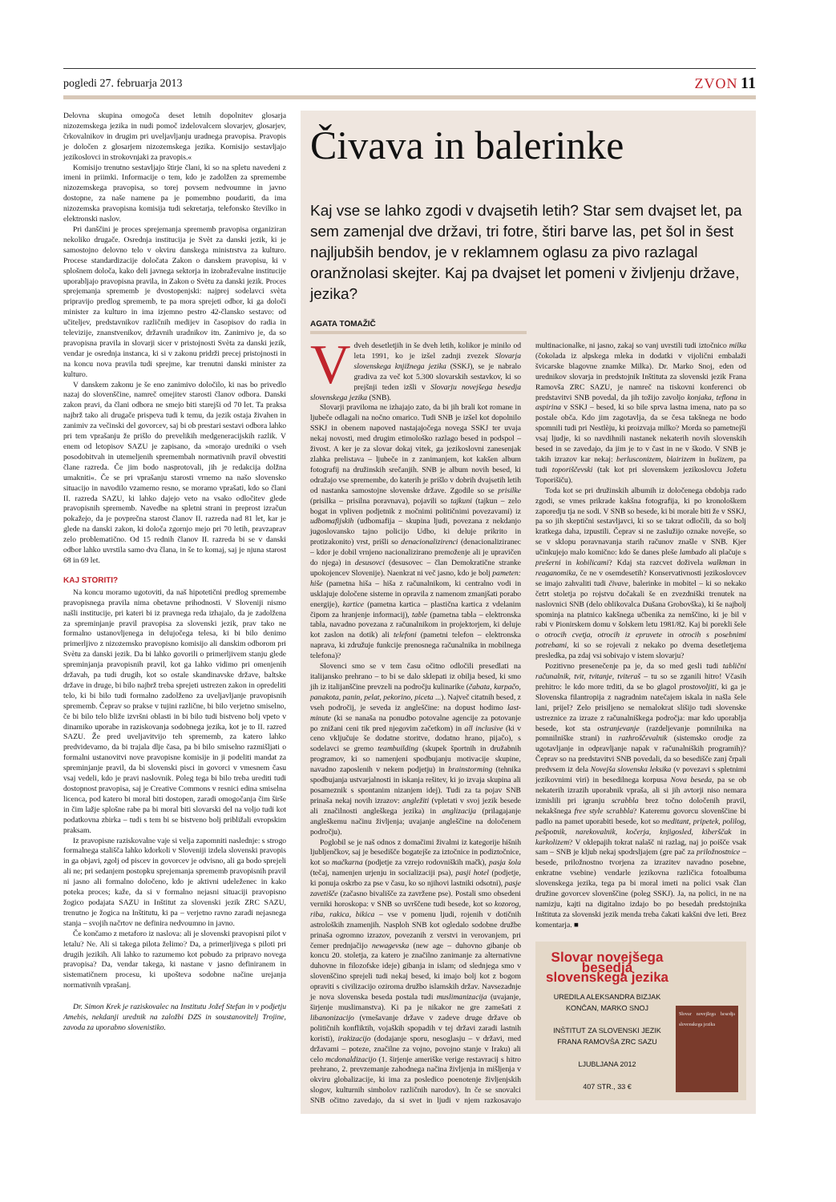pogledi 27. februarja 2013 ZVON 11
Delovna skupina omogoča deset letnih dopolnitev glosarja nizozemskega jezika in nudi pomoč izdelovalcem slovarjev, glosarjev, črkovalnikov in drugim pri uveljavljanju uradnega pravopisa. Pravopis je določen z glosarjem nizozemskega jezika. Komisijo sestavljajo jezikoslovci in strokovnjaki za pravopis.«
Komisijo trenutno sestavljajo štirje člani, ki so na spletu navedeni z imeni in priimki. Informacije o tem, kdo je zadolžen za spremembe nizozemskega pravopisa, so torej povsem nedvoumne in javno dostopne, za naše namene pa je pomembno poudariti, da ima nizozemska pravopisna komisija tudi sekretarja, telefonsko številko in elektronski naslov.
Pri danščini je proces sprejemanja sprememb pravopisa organiziran nekoliko drugače. Osrednja institucija je Svèt za danski jezik, ki je samostojno delovno telo v okviru danskega ministrstva za kulturo. Procese standardizacije določata Zakon o danskem pravopisu, ki v splošnem določa, kako deli javnega sektorja in izobraževalne institucije uporabljajo pravopisna pravila, in Zakon o Svètu za danski jezik. Proces sprejemanja sprememb je dvostopenjski: najprej sodelavci svèta pripravijo predlog sprememb, te pa mora sprejeti odbor, ki ga določi minister za kulturo in ima izjemno pestro 42-člansko sestavo: od učiteljev, predstavnikov različnih medijev in časopisov do radia in televizije, znanstvenikov, državnih uradnikov itn. Zanimivo je, da so pravopisna pravila in slovarji sicer v pristojnosti Svèta za danski jezik, vendar je osrednja instanca, ki si v zakonu pridrži precej pristojnosti in na koncu nova pravila tudi sprejme, kar trenutni danski minister za kulturo.
V danskem zakonu je še eno zanimivo določilo, ki nas bo privedlo nazaj do slovenščine, namreč omejitev starosti članov odbora. Danski zakon pravi, da člani odbora ne smejo biti starejši od 70 let. Ta praksa najbrž tako ali drugače prispeva tudi k temu, da jezik ostaja živahen in zanimiv za večinski del govorcev, saj bi ob prestari sestavi odbora lahko pri tem vprašanju že prišlo do prevelikih medgeneracijskih razlik. V enem od letopisov SAZU je zapisano, da »morajo uredniki o vseh posodobitvah in utemeljenih spremembah normativnih pravil obvestiti člane razreda. Če jim bodo nasprotovali, jih je redakcija dolžna umakniti«. Če se pri vprašanju starosti vrnemo na našo slovensko situacijo in navodilo vzamemo resno, se moramo vprašati, kdo so člani II. razreda SAZU, ki lahko dajejo veto na vsako odločitev glede pravopisnih sprememb. Navedbe na spletni strani in preprost izračun pokažejo, da je povprečna starost članov II. razreda nad 81 let, kar je glede na danski zakon, ki določa zgornjo mejo pri 70 letih, pravzaprav zelo problematično. Od 15 rednih članov II. razreda bi se v danski odbor lahko uvrstila samo dva člana, in še to komaj, saj je njuna starost 68 in 69 let.
KAJ STORITI?
Na koncu moramo ugotoviti, da naš hipotetični predlog spremembe pravopisnega pravila nima obetavne prihodnosti. V Sloveniji nismo našli institucije, pri kateri bi iz pravnega reda izhajalo, da je zadolžena za spreminjanje pravil pravopisa za slovenski jezik, prav tako ne formalno ustanovljenega in delujočega telesa, ki bi bilo denimo primerljivo z nizozemsko pravopisno komisijo ali danskim odborom pri Svètu za danski jezik. Da bi lahko govorili o primerljivem stanju glede spreminjanja pravopisnih pravil, kot ga lahko vidimo pri omenjenih državah, pa tudi drugih, kot so ostale skandinavske države, baltske države in druge, bi bilo najbrž treba sprejeti ustrezen zakon in opredeliti telo, ki bi bilo tudi formalno zadolženo za uveljavljanje pravopisnih sprememb. Čeprav so prakse v tujini različne, bi bilo verjetno smiselno, če bi bilo telo bliže izvršni oblasti in bi bilo tudi bistveno bolj vpeto v dinamiko uporabe in raziskovanja sodobnega jezika, kot je to II. razred SAZU. Že pred uveljavitvijo teh sprememb, za katero lahko predvidevamo, da bi trajala dlje časa, pa bi bilo smiselno razmišljati o formalni ustanovitvi nove pravopisne komisije in ji podeliti mandat za spreminjanje pravil, da bi slovenski pisci in govorci v vmesnem času vsaj vedeli, kdo je pravi naslovnik. Poleg tega bi bilo treba urediti tudi dostopnost pravopisa, saj je Creative Commons v resnici edina smiselna licenca, pod katero bi moral biti dostopen, zaradi omogočanja čim širše in čim lažje splošne rabe pa bi moral biti slovarski del na voljo tudi kot podatkovna zbirka – tudi s tem bi se bistveno bolj približali evropskim praksam.
Iz pravopisne raziskovalne vaje si velja zapomniti naslednje: s strogo formalnega stališča lahko kdorkoli v Sloveniji izdela slovenski pravopis in ga objavi, zgolj od piscev in govorcev je odvisno, ali ga bodo sprejeli ali ne; pri sedanjem postopku sprejemanja sprememb pravopisnih pravil ni jasno ali formalno določeno, kdo je aktivni udeleženec in kako poteka proces; kaže, da si v formalno nejasni situaciji pravopisno žogico podajata SAZU in Inštitut za slovenski jezik ZRC SAZU, trenutno je žogica na Inštitutu, ki pa – verjetno ravno zaradi nejasnega stanja – svojih načrtov ne definira nedvoumno in javno.
Če končamo z metaforo iz naslova: ali je slovenski pravopisni pilot v letalu? Ne. Ali si takega pilota želimo? Da, a primerljivega s piloti pri drugih jezikih. Ali lahko to razumemo kot pobudo za pripravo novega pravopisa? Da, vendar takega, ki nastane v jasno definiranem in sistematičnem procesu, ki upošteva sodobne načine urejanja normativnih vprašanj.
Dr. Simon Krek je raziskovalec na Institutu Jožef Stefan in v podjetju Amebis, nekdanji urednik na založbi DZS in soustanovitelj Trojine, zavoda za uporabno slovenistiko.
Čivava in balerinke
Kaj vse se lahko zgodi v dvajsetih letih? Star sem dvajset let, pa sem zamenjal dve državi, tri fotre, štiri barve las, pet šol in šest najljubših bendov, je v reklamnem oglasu za pivo razlagal oranžnolasi skejter. Kaj pa dvajset let pomeni v življenju države, jezika?
AGATA TOMAŽIČ
V dveh desetletjih in še dveh letih, kolikor je minilo od leta 1991, ko je izšel zadnji zvezek Slovarja slovenskega knjižnega jezika (SSKJ), se je nabralo gradiva za več kot 5.300 slovarskih sestavkov, ki so prejšnji teden izšli v Slovarju novejšega besedja slovenskega jezika (SNB).
Slovarji praviloma ne izhajajo zato, da bi jih brali kot romane in ljubeče odlagali na nočno omarico. Tudi SNB je izšel kot dopolnilo SSKJ in obenem napoved nastajajočega novega SSKJ ter uvaja nekaj novosti, med drugim etimološko razlago besed in podspol – živost. A ker je za slovar dokaj vitek, ga jezikoslovni zanesenjak zlahka prelistava – ljubeče in z zanimanjem, kot kakšen album fotografij na družinskih srečanjih. SNB je album novih besed, ki odražajo vse spremembe, do katerih je prišlo v dobrih dvajsetih letih od nastanka samostojne slovenske države. Zgodile so se prisilke (prisilka – prisilna poravnava), pojavili so tajkuni (tajkun – zelo bogat in vpliven podjetnik z močnimi političnimi povezavami) iz udbomafijskih (udbomafija – skupina ljudi, povezana z nekdanjo jugoslovansko tajno policijo Udbo, ki deluje prikrito in protizakonito) vrst, prišli so denacionalizirenci (denacionaliziranec – kdor je dobil vrnjeno nacionalizirano premoženje ali je upravičen do njega) in desusovci (desusovec – član Demokratične stranke upokojencev Slovenije). Naenkrat ni več jasno, kdo je bolj pameten: hiše (pametna hiša – hiša z računalnikom, ki centralno vodi in usklajuje določene sisteme in opravila z namenom zmanjšati porabo energije), kartice (pametna kartica – plastična kartica z vdelanim čipom za hranjenje informacij), table (pametna tabla – elektronska tabla, navadno povezana z računalnikom in projektorjem, ki deluje kot zaslon na dotik) ali telefoni (pametni telefon – elektronska naprava, ki združuje funkcije prenosnega računalnika in mobilnega telefona)?
Slovenci smo se v tem času očitno odločili presedlati na italijansko prehrano – to bi se dalo sklepati iz obilja besed, ki smo jih iz italijanščine prevzeli na področju kulinarike (čabata, karpačo, panakota, panin, pelat, pekorino, piceta ...). Največ citatnih besed, z vseh področij, je seveda iz angleščine: na dopust hodimo last-minute (ki se nanaša na ponudbo potovalne agencije za potovanje po znižani ceni tik pred njegovim začetkom) in all inclusive (ki v ceno vključuje še dodatne storitve, dodatno hrano, pijačo), s sodelavci se gremo teambuilding (skupek športnih in družabnih programov, ki so namenjeni spodbujanju motivacije skupine, navadno zaposlenih v nekem podjetju) in brainstorming (tehnika spodbujanja ustvarjalnosti in iskanja rešitev, ki jo izvaja skupina ali posameznik s spontanim nizanjem idej). Tudi za ta pojav SNB prinaša nekaj novih izrazov: angležiti (vpletati v svoj jezik besede ali značilnosti angleškega jezika) in anglizacija (prilagajanje angleškemu načinu življenja; uvajanje angleščine na določenem področju).
Poglobil se je naš odnos z domačimi živalmi iz kategorije hišnih ljubljenčkov, saj je besedišče bogatejše za iztočnice in podiztočnice, kot so mačkarna (podjetje za vzrejo rodovniških mačk), pasja šola (tečaj, namenjen urjenju in socializaciji psa), pasji hotel (podjetje, ki ponuja oskrbo za pse v času, ko so njihovi lastniki odsotni), pasje zavetišče (začasno bivališče za zavržene pse). Postali smo obsedeni verniki horoskopa: v SNB so uvrščene tudi besede, kot so kozorog, riba, rakica, bikica – vse v pomenu ljudi, rojenih v dotičnih astroloških znamenjih. Nasploh SNB kot ogledalo sodobne družbe prinaša ogromno izrazov, povezanih z verstvi in verovanjem, pri čemer prednjačijo newagevska (new age – duhovno gibanje ob koncu 20. stoletja, za katero je značilno zanimanje za alternativne duhovne in filozofske ideje) gibanja in islam; od slednjega smo v slovenščino sprejeli tudi nekaj besed, ki imajo bolj kot z bogom opraviti s civilizacijo oziroma družbo islamskih držav. Navsezadnje je nova slovenska beseda postala tudi muslimanizacija (uvajanje, širjenje muslimanstva). Ki pa je nikakor ne gre zamešati z libanonizacijo (vmešavanje države v zadeve druge države ob političnih konfliktih, vojaških spopadih v tej državi zaradi lastnih koristi), irakizacijo (dodajanje sporu, nesoglasju – v državi, med državami – poteze, značilne za vojno, povojno stanje v Iraku) ali celo mcdonaldizacijo (1. širjenje ameriške verige restavracij s hitro prehrano, 2. prevzemanje zahodnega načina življenja in mišljenja v okviru globalizacije, ki ima za posledico poenotenje življenjskih slogov, kulturnih simbolov različnih narodov). In če se snovalci SNB očitno zavedajo, da si svet in ljudi v njem razkosavajo multinacionalke, ni jasno, zakaj so vanj uvrstili tudi iztočnico milka (čokolada iz alpskega mleka in dodatki v vijolični embalaži švicarske blagovne znamke Milka). Dr. Marko Snoj, eden od urednikov slovarja in predstojnik Inštituta za slovenski jezik Frana Ramovša ZRC SAZU, je namreč na tiskovni konferenci ob predstavitvi SNB povedal, da jih tožijo zavoljo konjaka, teflona in aspirina v SSKJ – besed, ki so bile sprva lastna imena, nato pa so postale obča. Kdo jim zagotavlja, da se česa takšnega ne bodo spomnili tudi pri Nestlèju, ki proizvaja milko? Morda so pametnejši vsaj ljudje, ki so navdihnili nastanek nekaterih novih slovenskih besed in se zavedajo, da jim je to v čast in ne v škodo. V SNB je takih izrazov kar nekaj: berlusconizem, blairizem in bušizem, pa tudi toporiščevski (tak kot pri slovenskem jezikoslovcu Jožetu Toporišiču).
Toda kot se pri družinskih albumih iz določenega obdobja rado zgodi, se vmes prikrade kakšna fotografija, ki po kronološkem zaporedju tja ne sodi. V SNB so besede, ki bi morale biti že v SSKJ, pa so jih skeptični sestavljavci, ki so se takrat odločili, da so bolj kratkega daha, izpustili. Čeprav si ne zaslužijo oznake novejše, so se v sklopu poravnavanja starih računov znašle v SNB. Kjer učinkujejo malo komično: kdo še danes pleše lambado ali plačuje s prešerni in kobilicami? Kdaj sta razcvet doživela walkman in reaganomika, če ne v osemdesetih? Konservativnosti jezikoslovcev se imajo zahvaliti tudi čivave, balerinke in mobitel – ki so nekako četrt stoletja po rojstvu dočakali še en zvezdniški trenutek na naslovnici SNB (delo oblikovalca Dušana Grobovška), ki še najbolj spominja na platnico kakšnega učbenika za nemščino, ki je bil v rabi v Pionirskem domu v šolskem letu 1981/82. Kaj bi porekli šele o otrocih cvetja, otrocih iz epruvete in otrocih s posebnimi potrebami, ki so se rojevali z nekako po dvema desetletjema presledka, pa zdaj vsi sobivajo v istem slovarju?
Pozitivno presenečenje pa je, da so med gesli tudi tablični računalnik, tvit, tvitanje, tviteraš – tu so se zganili hitro! Včasih prehitro: le kdo more trditi, da se bo glagol prostovoljiti, ki ga je Slovenska filantropija z nagradnim natečajem iskala in našla šele lani, prijel? Zelo prisiljeno se nemalokrat slišijo tudi slovenske ustreznice za izraze z računalniškega področja: mar kdo uporablja besede, kot sta ostranjevanje (razdeljevanje pomnilnika na pomnilniške strani) in razhroščevalnik (sistemsko orodje za ugotavljanje in odpravljanje napak v računalniških programih)? Čeprav so na predstavitvi SNB povedali, da so besedišče zanj črpali predvsem iz dela Novejša slovenska leksika (v povezavi s spletnimi jezikovnimi viri) in besedilnega korpusa Nova beseda, pa se ob nekaterih izrazih uporabnik vpraša, ali si jih avtorji niso nemara izmislili pri igranju scrabbla brez točno določenih pravil, nekakšnega free style scrabbla? Kateremu govorcu slovenščine bi padlo na pamet uporabiti besede, kot so meditant, pripetek, polilog, peš­potnik, narekovalnik, kočerja, knjigosled, kiberščak in karkolizem? V oklepajih tokrat nalašč ni razlag, naj jo poišče vsak sam – SNB je kljub nekaj spodrsljajem (gre pač za priložnostnice – besede, priložnostno tvorjena za izrazitev navadno posebne, enkratne vsebine) vendarle jezikovna različica fotoalbuma slovenskega jezika, tega pa bi moral imeti na polici vsak član družine govorcev slovenščine (poleg SSKJ). Ja, na polici, in ne na namizju, kajti na digitalno izdajo bo po besedah predstojnika Inštituta za slovenski jezik menda treba čakati kakšni dve leti. Brez komentarja. ■
Slovar novejšega besedja slovenskega jezika
UREDILA ALEKSANDRA BIZJAK KONČAN, MARKO SNOJ
INŠTITUT ZA SLOVENSKI JEZIK FRANA RAMOVŠA ZRC SAZU
LJUBLJANA 2012
407 STR., 33 €
Slovar novejšega besedja slovenskega jezika